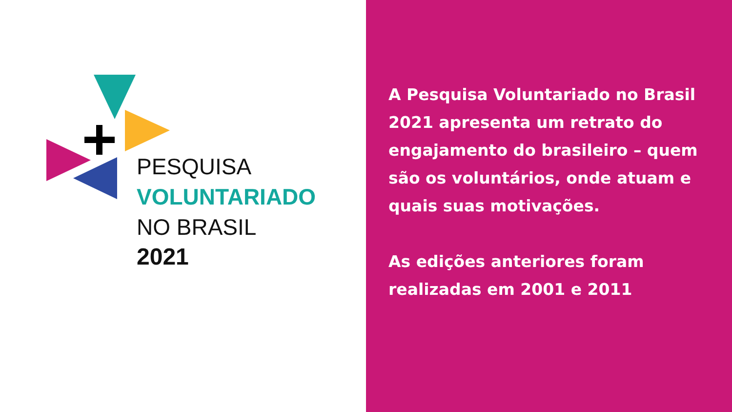PESQUISA
VOLUNTARIADO
NO BRASIL
2021
A Pesquisa Voluntariado no Brasil 2021 apresenta um retrato do engajamento do brasileiro – quem são os voluntários, onde atuam e quais suas motivações.
As edições anteriores foram realizadas em 2001 e 2011